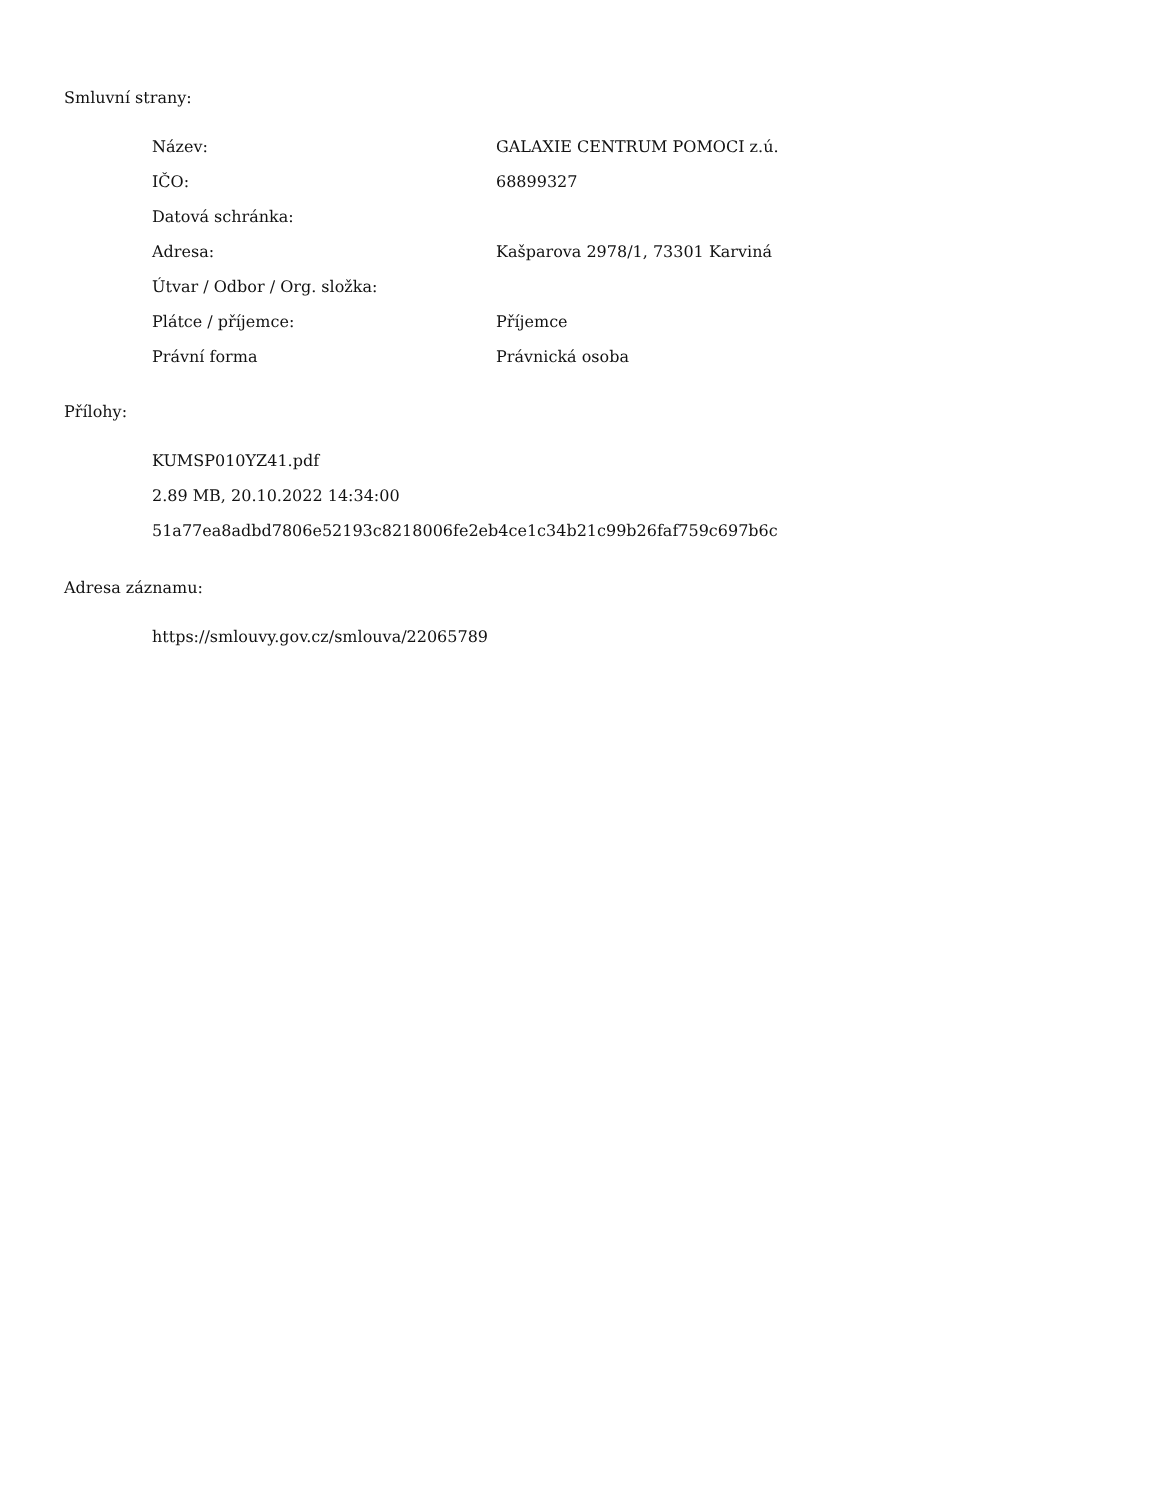Smluvní strany:
| Název: | GALAXIE CENTRUM POMOCI z.ú. |
| IČO: | 68899327 |
| Datová schránka: | |
| Adresa: | Kašparova 2978/1, 73301 Karviná |
| Útvar / Odbor / Org. složka: | |
| Plátce / příjemce: | Příjemce |
| Právní forma | Právnická osoba |
Přílohy:
KUMSP010YZ41.pdf
2.89 MB, 20.10.2022 14:34:00
51a77ea8adbd7806e52193c8218006fe2eb4ce1c34b21c99b26faf759c697b6c
Adresa záznamu:
https://smlouvy.gov.cz/smlouva/22065789